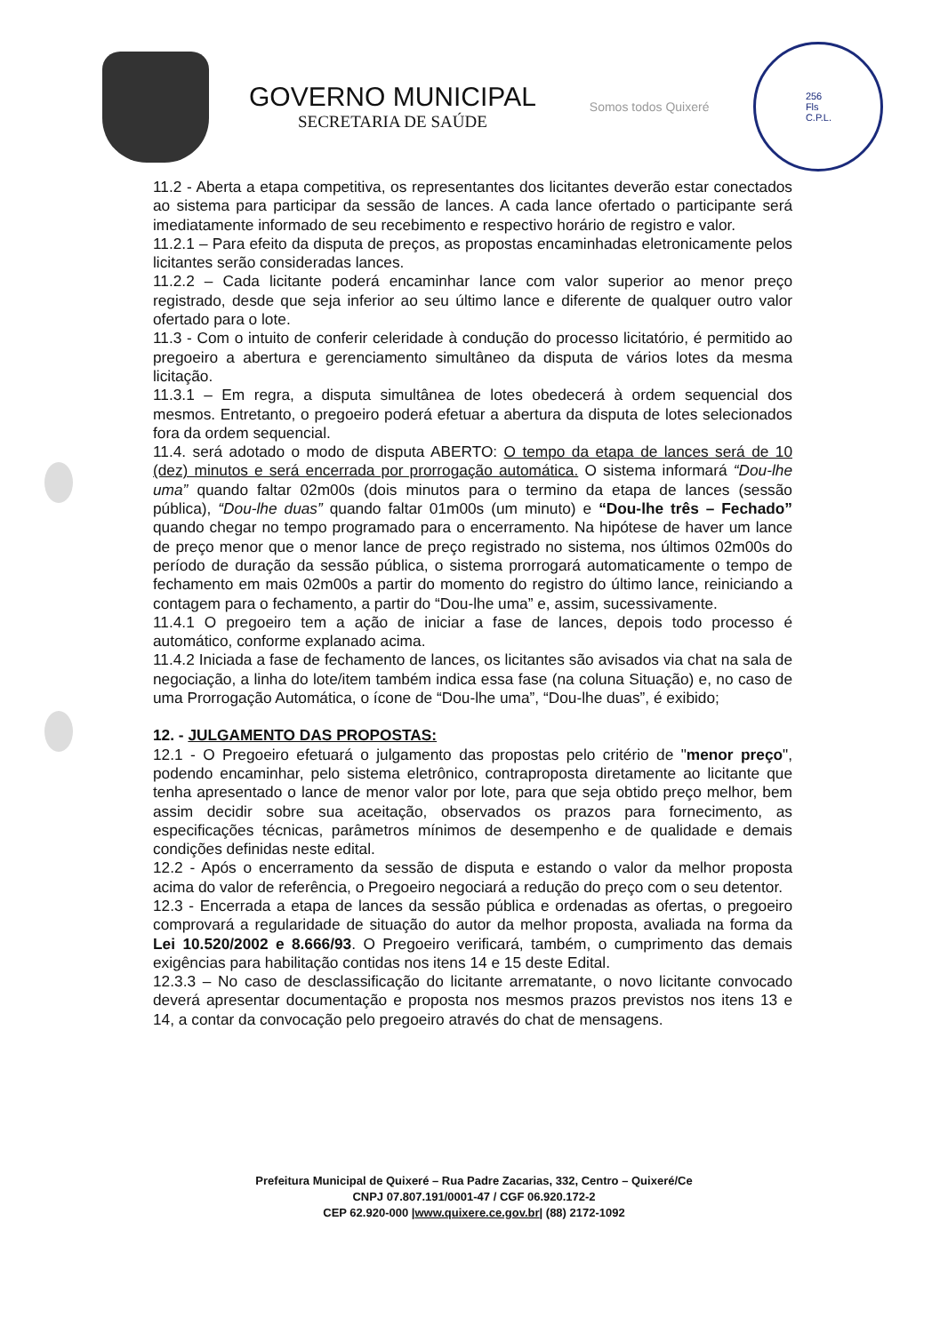GOVERNO MUNICIPAL
SECRETARIA DE SAÚDE
Somos todos Quixeré
256
Fls
C.P.L.
11.2 - Aberta a etapa competitiva, os representantes dos licitantes deverão estar conectados ao sistema para participar da sessão de lances. A cada lance ofertado o participante será imediatamente informado de seu recebimento e respectivo horário de registro e valor.
11.2.1 – Para efeito da disputa de preços, as propostas encaminhadas eletronicamente pelos licitantes serão consideradas lances.
11.2.2 – Cada licitante poderá encaminhar lance com valor superior ao menor preço registrado, desde que seja inferior ao seu último lance e diferente de qualquer outro valor ofertado para o lote.
11.3 - Com o intuito de conferir celeridade à condução do processo licitatório, é permitido ao pregoeiro a abertura e gerenciamento simultâneo da disputa de vários lotes da mesma licitação.
11.3.1 – Em regra, a disputa simultânea de lotes obedecerá à ordem sequencial dos mesmos. Entretanto, o pregoeiro poderá efetuar a abertura da disputa de lotes selecionados fora da ordem sequencial.
11.4. será adotado o modo de disputa ABERTO: O tempo da etapa de lances será de 10 (dez) minutos e será encerrada por prorrogação automática. O sistema informará “Dou-lhe uma” quando faltar 02m00s (dois minutos para o termino da etapa de lances (sessão pública), “Dou-lhe duas” quando faltar 01m00s (um minuto) e “Dou-lhe três – Fechado” quando chegar no tempo programado para o encerramento. Na hipótese de haver um lance de preço menor que o menor lance de preço registrado no sistema, nos últimos 02m00s do período de duração da sessão pública, o sistema prorrogará automaticamente o tempo de fechamento em mais 02m00s a partir do momento do registro do último lance, reiniciando a contagem para o fechamento, a partir do “Dou-lhe uma” e, assim, sucessivamente.
11.4.1 O pregoeiro tem a ação de iniciar a fase de lances, depois todo processo é automático, conforme explanado acima.
11.4.2 Iniciada a fase de fechamento de lances, os licitantes são avisados via chat na sala de negociação, a linha do lote/item também indica essa fase (na coluna Situação) e, no caso de uma Prorrogação Automática, o ícone de “Dou-lhe uma”, “Dou-lhe duas”, é exibido;
12. - JULGAMENTO DAS PROPOSTAS:
12.1 - O Pregoeiro efetuará o julgamento das propostas pelo critério de "menor preço", podendo encaminhar, pelo sistema eletrônico, contraproposta diretamente ao licitante que tenha apresentado o lance de menor valor por lote, para que seja obtido preço melhor, bem assim decidir sobre sua aceitação, observados os prazos para fornecimento, as especificações técnicas, parâmetros mínimos de desempenho e de qualidade e demais condições definidas neste edital.
12.2 - Após o encerramento da sessão de disputa e estando o valor da melhor proposta acima do valor de referência, o Pregoeiro negociará a redução do preço com o seu detentor.
12.3 - Encerrada a etapa de lances da sessão pública e ordenadas as ofertas, o pregoeiro comprovará a regularidade de situação do autor da melhor proposta, avaliada na forma da Lei 10.520/2002 e 8.666/93. O Pregoeiro verificará, também, o cumprimento das demais exigências para habilitação contidas nos itens 14 e 15 deste Edital.
12.3.3 – No caso de desclassificação do licitante arrematante, o novo licitante convocado deverá apresentar documentação e proposta nos mesmos prazos previstos nos itens 13 e 14, a contar da convocação pelo pregoeiro através do chat de mensagens.
Prefeitura Municipal de Quixeré – Rua Padre Zacarias, 332, Centro – Quixeré/Ce
CNPJ 07.807.191/0001-47 / CGF 06.920.172-2
CEP 62.920-000 |www.quixere.ce.gov.br| (88) 2172-1092